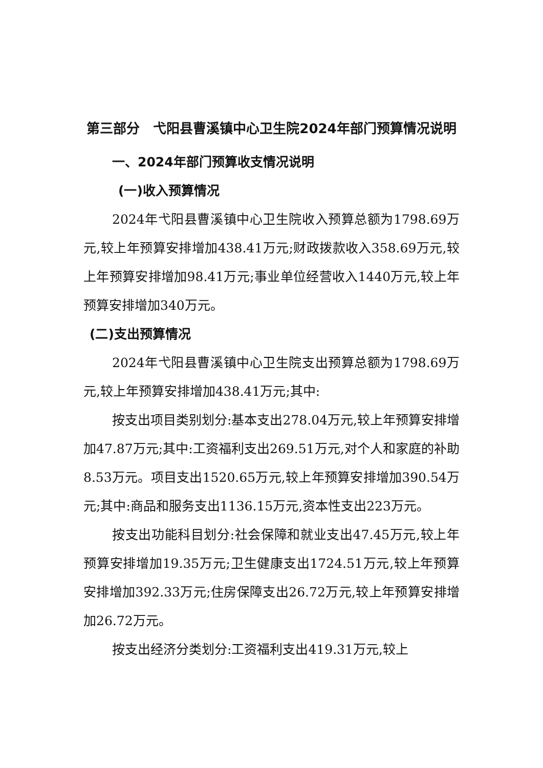第三部分　弋阳县曹溪镇中心卫生院2024年部门预算情况说明
一、2024年部门预算收支情况说明
(一)收入预算情况
2024年弋阳县曹溪镇中心卫生院收入预算总额为1798.69万元,较上年预算安排增加438.41万元;财政拨款收入358.69万元,较上年预算安排增加98.41万元;事业单位经营收入1440万元,较上年预算安排增加340万元。
(二)支出预算情况
2024年弋阳县曹溪镇中心卫生院支出预算总额为1798.69万元,较上年预算安排增加438.41万元;其中:
按支出项目类别划分:基本支出278.04万元,较上年预算安排增加47.87万元;其中:工资福利支出269.51万元,对个人和家庭的补助8.53万元。项目支出1520.65万元,较上年预算安排增加390.54万元;其中:商品和服务支出1136.15万元,资本性支出223万元。
按支出功能科目划分:社会保障和就业支出47.45万元,较上年预算安排增加19.35万元;卫生健康支出1724.51万元,较上年预算安排增加392.33万元;住房保障支出26.72万元,较上年预算安排增加26.72万元。
按支出经济分类划分:工资福利支出419.31万元,较上